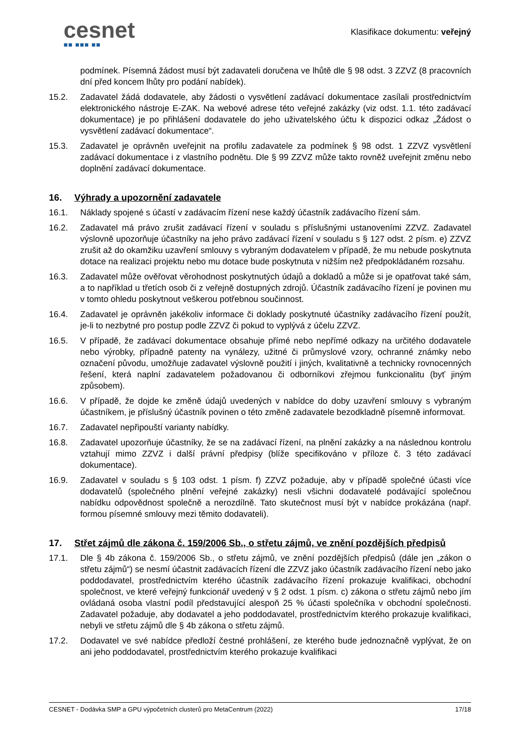cesnet
■■ ■■■ ■■
Klasifikace dokumentu: veřejný
podmínek. Písemná žádost musí být zadavateli doručena ve lhůtě dle § 98 odst. 3 ZZVZ (8 pracovních dní před koncem lhůty pro podání nabídek).
15.2. Zadavatel žádá dodavatele, aby žádosti o vysvětlení zadávací dokumentace zasílali prostřednictvím elektronického nástroje E-ZAK. Na webové adrese této veřejné zakázky (viz odst. 1.1. této zadávací dokumentace) je po přihlášení dodavatele do jeho uživatelského účtu k dispozici odkaz „Žádost o vysvětlení zadávací dokumentace“.
15.3. Zadavatel je oprávněn uveřejnit na profilu zadavatele za podmínek § 98 odst. 1 ZZVZ vysvětlení zadávací dokumentace i z vlastního podnětu. Dle § 99 ZZVZ může takto rovněž uveřejnit změnu nebo doplnění zadávací dokumentace.
16. Výhrady a upozornění zadavatele
16.1. Náklady spojené s účastí v zadávacím řízení nese každý účastník zadávacího řízení sám.
16.2. Zadavatel má právo zrušit zadávací řízení v souladu s příslušnými ustanoveními ZZVZ. Zadavatel výslovně upozorňuje účastníky na jeho právo zadávací řízení v souladu s § 127 odst. 2 písm. e) ZZVZ zrušit až do okamžiku uzavření smlouvy s vybraným dodavatelem v případě, že mu nebude poskytnuta dotace na realizaci projektu nebo mu dotace bude poskytnuta v nižším než předpokládaném rozsahu.
16.3. Zadavatel může ověřovat věrohodnost poskytnutých údajů a dokladů a může si je opatřovat také sám, a to například u třetích osob či z veřejně dostupných zdrojů. Účastník zadávacího řízení je povinen mu v tomto ohledu poskytnout veškerou potřebnou součinnost.
16.4. Zadavatel je oprávněn jakékoliv informace či doklady poskytnuté účastníky zadávacího řízení použít, je-li to nezbytné pro postup podle ZZVZ či pokud to vyplývá z účelu ZZVZ.
16.5. V případě, že zadávací dokumentace obsahuje přímé nebo nepřímé odkazy na určitého dodavatele nebo výrobky, případně patenty na vynálezy, užitné či průmyslové vzory, ochranné známky nebo označení původu, umožňuje zadavatel výslovně použití i jiných, kvalitativně a technicky rovnocenných řešení, která naplní zadavatelem požadovanou či odborníkovi zřejmou funkcionalitu (byť jiným způsobem).
16.6. V případě, že dojde ke změně údajů uvedených v nabídce do doby uzavření smlouvy s vybraným účastníkem, je příslušný účastník povinen o této změně zadavatele bezodkladně písemně informovat.
16.7. Zadavatel nepřipouští varianty nabídky.
16.8. Zadavatel upozorňuje účastníky, že se na zadávací řízení, na plnění zakázky a na následnou kontrolu vztahují mimo ZZVZ i další právní předpisy (blíže specifikováno v příloze č. 3 této zadávací dokumentace).
16.9. Zadavatel v souladu s § 103 odst. 1 písm. f) ZZVZ požaduje, aby v případě společné účasti více dodavatelů (společného plnění veřejné zakázky) nesli všichni dodavatelé podávající společnou nabídku odpovědnost společně a nerozdílně. Tato skutečnost musí být v nabídce prokázána (např. formou písemné smlouvy mezi těmito dodavateli).
17. Střet zájmů dle zákona č. 159/2006 Sb., o střetu zájmů, ve znění pozdějších předpisů
17.1. Dle § 4b zákona č. 159/2006 Sb., o střetu zájmů, ve znění pozdějších předpisů (dále jen „zákon o střetu zájmů“) se nesmí účastnit zadávacích řízení dle ZZVZ jako účastník zadávacího řízení nebo jako poddodavatel, prostřednictvím kterého účastník zadávacího řízení prokazuje kvalifikaci, obchodní společnost, ve které veřejný funkcionář uvedený v § 2 odst. 1 písm. c) zákona o střetu zájmů nebo jím ovládaná osoba vlastní podíl představující alespoň 25 % účasti společníka v obchodní společnosti. Zadavatel požaduje, aby dodavatel a jeho poddodavatel, prostřednictvím kterého prokazuje kvalifikaci, nebyli ve střetu zájmů dle § 4b zákona o střetu zájmů.
17.2. Dodavatel ve své nabídce předloží čestné prohlášení, ze kterého bude jednoznačně vyplývat, že on ani jeho poddodavatel, prostřednictvím kterého prokazuje kvalifikaci
CESNET - Dodávka SMP a GPU výpočetních clusterů pro MetaCentrum (2022) 17/18